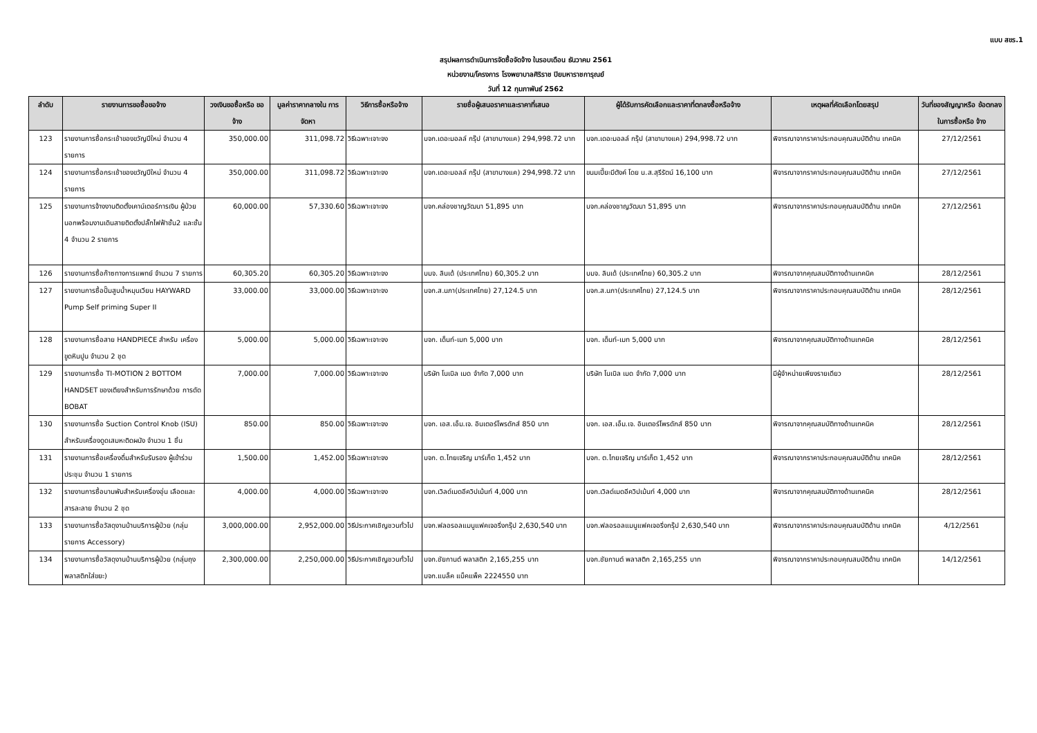แบบ สขร.1
สรุปผลการดำเนินการจัดซื้อจัดจ้าง ในรอบเดือน ธันวาคม 2561
หน่วยงาน/โครงการ โรงพยาบาลศิริราช ปิยมหาราชการุณย์
วันที่ 12 กุมภาพันธ์ 2562
| ลำดับ | รายงานการขอซื้อขอจ้าง | วงเงินขอซื้อหรือ ขอจ้าง | มูลค่าราคากลางใน การจัดหา | วิธีการซื้อหรือจ้าง | รายชื่อผู้เสนอราคาและราคาที่เสนอ | ผู้ได้รับการคัดเลือกและราคาที่ตกลงซื้อหรือจ้าง | เหตุผลที่คัดเลือกโดยสรุป | วันที่ของสัญญาหรือ ข้อตกลงในการซื้อหรือ จ้าง |
| --- | --- | --- | --- | --- | --- | --- | --- | --- |
| 123 | รายงานการซื้อกระเช้าของขวัญปีใหม่ จำนวน 4 รายการ | 350,000.00 | 311,098.72 | วิธีเฉพาะเจาะจง | บจก.เดอะมอลล์ กรุ๊ป (สาขาบางแค) 294,998.72 บาท | บจก.เดอะมอลล์ กรุ๊ป (สาขาบางแค) 294,998.72 บาท | พิจารณาจากราคาประกอบคุณสมบัติด้าน เทคนิค | 27/12/2561 |
| 124 | รายงานการซื้อกระเช้าของขวัญปีใหม่ จำนวน 4 รายการ | 350,000.00 | 311,098.72 | วิธีเฉพาะเจาะจง | บจก.เดอะมอลล์ กรุ๊ป (สาขาบางแค) 294,998.72 บาท | ขนมเปี๊ยะมีตังค์ โดย น.ส.สุรีรัตน์ 16,100 บาท | พิจารณาจากราคาประกอบคุณสมบัติด้าน เทคนิค | 27/12/2561 |
| 125 | รายงานการจ้างงานติดตั้งเคาน์เตอร์การเงิน ผู้ป่วยนอกพร้อมงานเดินสายติดตั้งปลั๊กไฟฟ้าชั้น2 และชั้น 4 จำนวน 2 รายการ | 60,000.00 | 57,330.60 | วิธีเฉพาะเจาะจง | บจก.คล่องชาญวัฒนา 51,895 บาท | บจก.คล่องชาญวัฒนา 51,895 บาท | พิจารณาจากราคาประกอบคุณสมบัติด้าน เทคนิค | 27/12/2561 |
| 126 | รายงานการซื้อก๊าซทางการแพทย์ จำนวน 7 รายการ | 60,305.20 | 60,305.20 | วิธีเฉพาะเจาะจง | บมจ. ลินเด้ (ประเทศไทย) 60,305.2 บาท | บมจ. ลินเด้ (ประเทศไทย) 60,305.2 บาท | พิจารณาจากคุณสมบัติทางด้านเทคนิค | 28/12/2561 |
| 127 | รายงานการซื้อปั๊มสูบน้ำหมุนเวียน HAYWARD Pump Self priming Super II | 33,000.00 | 33,000.00 | วิธีเฉพาะเจาะจง | บจก.ส.นภา(ประเทศไทย) 27,124.5 บาท | บจก.ส.นภา(ประเทศไทย) 27,124.5 บาท | พิจารณาจากราคาประกอบคุณสมบัติด้าน เทคนิค | 28/12/2561 |
| 128 | รายงานการซื้อสาย HANDPIECE สำหรับ เครื่องขูดหินปูน จำนวน 2 ชุด | 5,000.00 | 5,000.00 | วิธีเฉพาะเจาะจง | บจก. เด็นท์-เมท 5,000 บาท | บจก. เด็นท์-เมท 5,000 บาท | พิจารณาจากคุณสมบัติทางด้านเทคนิค | 28/12/2561 |
| 129 | รายงานการซื้อ TI-MOTION 2 BOTTOM HANDSET ของเตียงสำหรับการรักษาด้วย การดัด BOBAT | 7,000.00 | 7,000.00 | วิธีเฉพาะเจาะจง | บริษัท โนเบิล เมด จำกัด 7,000 บาท | บริษัท โนเบิล เมด จำกัด 7,000 บาท | มีผู้จำหน่ายเพียงรายเดียว | 28/12/2561 |
| 130 | รายงานการซื้อ Suction Control Knob (ISU) สำหรับเครื่องดูดเสมหะติดผนัง จำนวน 1 ชิ้น | 850.00 | 850.00 | วิธีเฉพาะเจาะจง | บจก. เอส.เอ็ม.เจ. อินเตอร์โพรดักส์ 850 บาท | บจก. เอส.เอ็ม.เจ. อินเตอร์โพรดักส์ 850 บาท | พิจารณาจากคุณสมบัติทางด้านเทคนิค | 28/12/2561 |
| 131 | รายงานการซื้อเครื่องดื่มสำหรับรับรอง ผู้เข้าร่วมประชุม จำนวน 1 รายการ | 1,500.00 | 1,452.00 | วิธีเฉพาะเจาะจง | บจก. ต.ไทยเจริญ มาร์เก็ต 1,452 บาท | บจก. ต.ไทยเจริญ มาร์เก็ต 1,452 บาท | พิจารณาจากราคาประกอบคุณสมบัติด้าน เทคนิค | 28/12/2561 |
| 132 | รายงานการซื้อบานพับสำหรับเครื่องอุ่น เลือดและสารละลาย จำนวน 2 ชุด | 4,000.00 | 4,000.00 | วิธีเฉพาะเจาะจง | บจก.เวิลด์เมดอีควิปเม้นท์ 4,000 บาท | บจก.เวิลด์เมดอีควิปเม้นท์ 4,000 บาท | พิจารณาจากคุณสมบัติทางด้านเทคนิค | 28/12/2561 |
| 133 | รายงานการซื้อวัสดุงานบ้านบริการผู้ป่วย (กลุ่มรายการ Accessory) | 3,000,000.00 | 2,952,000.00 | วิธีประกาศเชิญชวนทั่วไป | บจก.ฟลอรอลแมนูแฟคเจอริ่งกรุ๊ป 2,630,540 บาท | บจก.ฟลอรอลแมนูแฟคเจอริ่งกรุ๊ป 2,630,540 บาท | พิจารณาจากราคาประกอบคุณสมบัติด้าน เทคนิค | 4/12/2561 |
| 134 | รายงานการซื้อวัสดุงานบ้านบริการผู้ป่วย (กลุ่มถุงพลาสติกใส่ขยะ) | 2,300,000.00 | 2,250,000.00 | วิธีประกาศเชิญชวนทั่วไป | บจก.ชัยกานต์ พลาสติก 2,165,255 บาท บจก.แบล็ค แบ็คแพ็ค 2224550 บาท | บจก.ชัยกานต์ พลาสติก 2,165,255 บาท | พิจารณาจากราคาประกอบคุณสมบัติด้าน เทคนิค | 14/12/2561 |